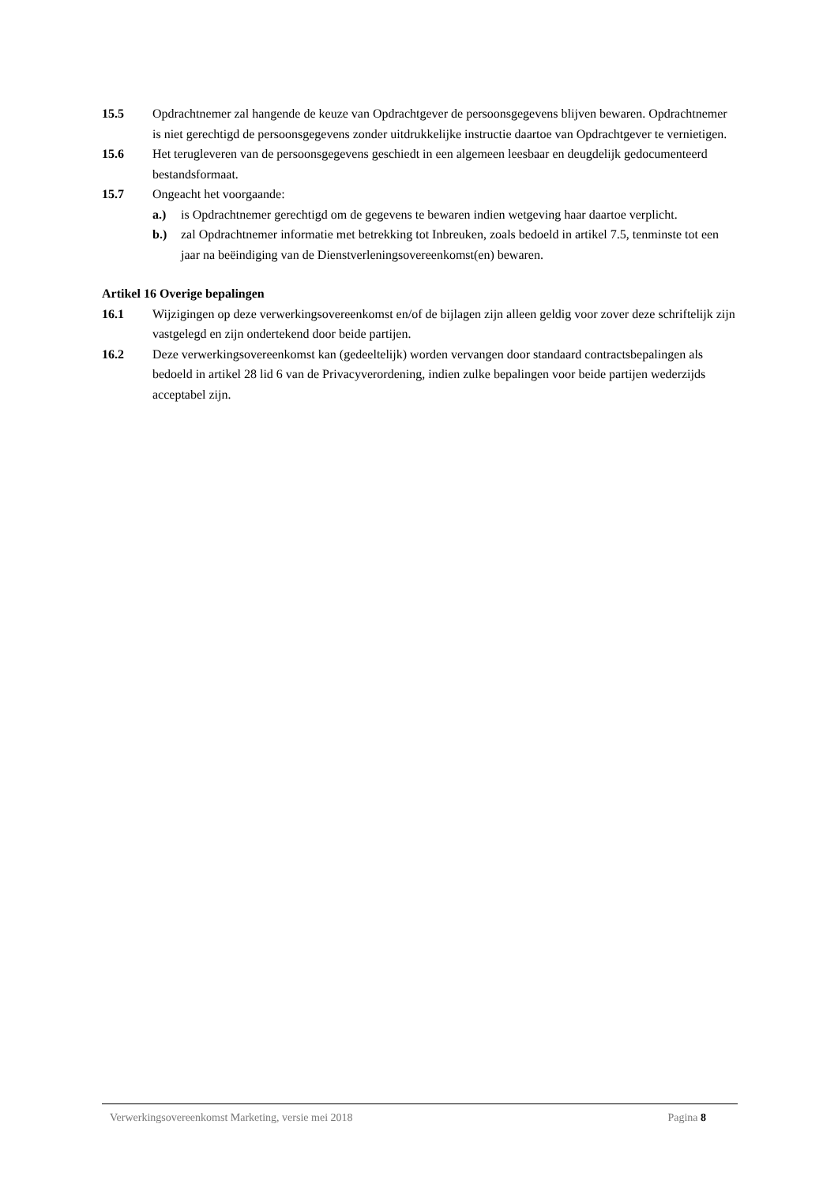15.5 Opdrachtnemer zal hangende de keuze van Opdrachtgever de persoonsgegevens blijven bewaren. Opdrachtnemer is niet gerechtigd de persoonsgegevens zonder uitdrukkelijke instructie daartoe van Opdrachtgever te vernietigen.
15.6 Het terugleveren van de persoonsgegevens geschiedt in een algemeen leesbaar en deugdelijk gedocumenteerd bestandsformaat.
15.7 Ongeacht het voorgaande:
a.) is Opdrachtnemer gerechtigd om de gegevens te bewaren indien wetgeving haar daartoe verplicht.
b.) zal Opdrachtnemer informatie met betrekking tot Inbreuken, zoals bedoeld in artikel 7.5, tenminste tot een jaar na beëindiging van de Dienstverleningsovereenkomst(en) bewaren.
Artikel 16 Overige bepalingen
16.1 Wijzigingen op deze verwerkingsovereenkomst en/of de bijlagen zijn alleen geldig voor zover deze schriftelijk zijn vastgelegd en zijn ondertekend door beide partijen.
16.2 Deze verwerkingsovereenkomst kan (gedeeltelijk) worden vervangen door standaard contractsbepalingen als bedoeld in artikel 28 lid 6 van de Privacyverordening, indien zulke bepalingen voor beide partijen wederzijds acceptabel zijn.
Verwerkingsovereenkomst Marketing, versie mei 2018 Pagina 8